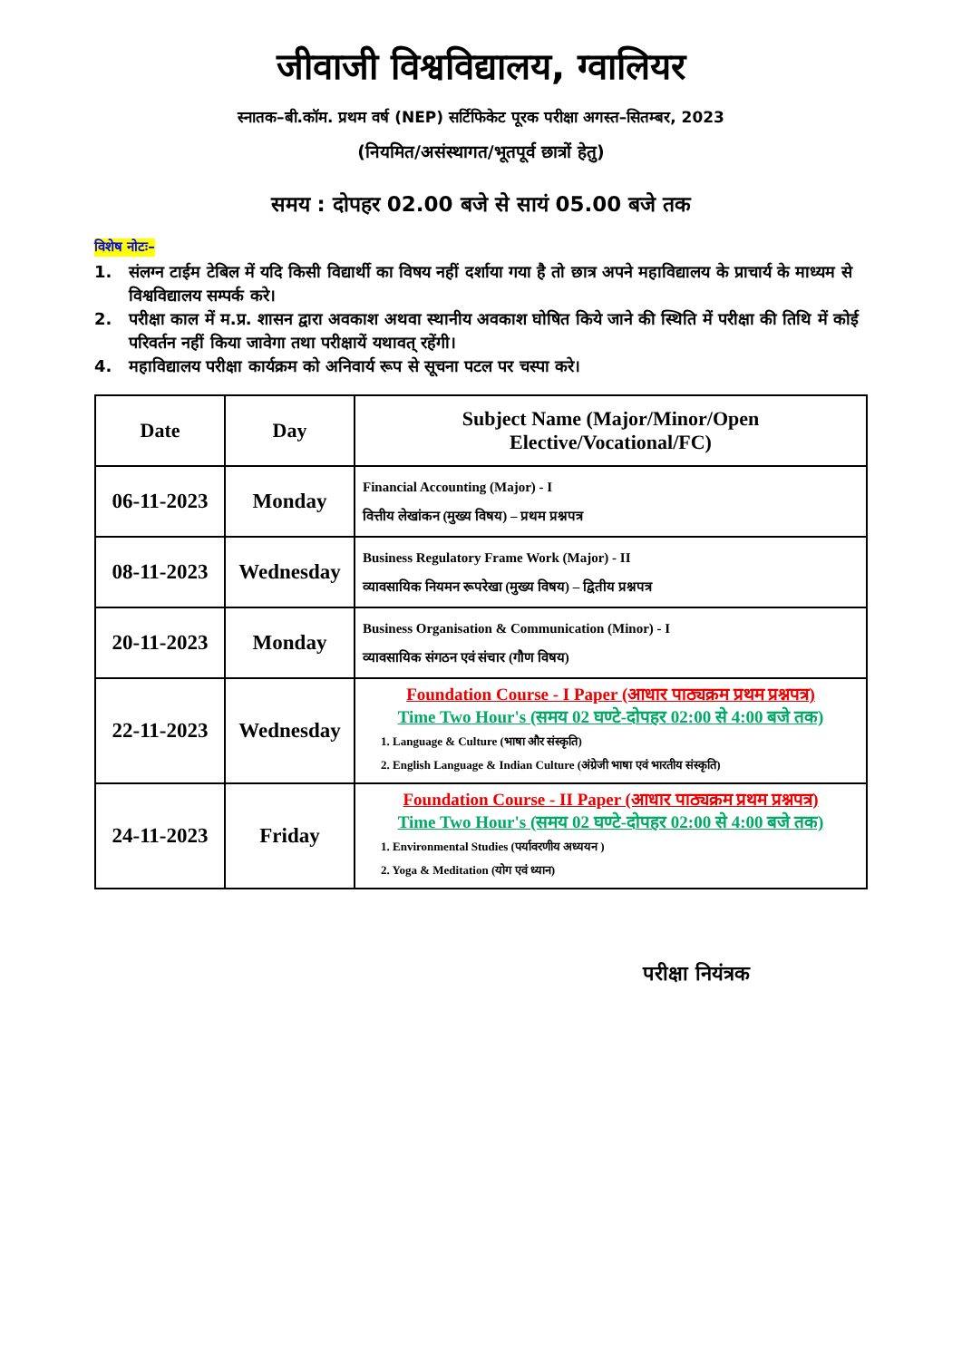जीवाजी विश्वविद्यालय, ग्वालियर
स्नातक–बी.कॉम. प्रथम वर्ष (NEP) सर्टिफिकेट पूरक परीक्षा अगस्त–सितम्बर, 2023
(नियमित/असंस्थागत/भूतपूर्व छात्रों हेतु)
समय : दोपहर 02.00 बजे से सायं 05.00 बजे तक
विशेष नोटः–
1. संलग्न टाईम टेबिल में यदि किसी विद्यार्थी का विषय नहीं दर्शाया गया है तो छात्र अपने महाविद्यालय के प्राचार्य के माध्यम से विश्वविद्यालय सम्पर्क करे।
2. परीक्षा काल में म.प्र. शासन द्वारा अवकाश अथवा स्थानीय अवकाश घोषित किये जाने की स्थिति में परीक्षा की तिथि में कोई परिवर्तन नहीं किया जावेगा तथा परीक्षायें यथावत् रहेंगी।
4. महाविद्यालय परीक्षा कार्यक्रम को अनिवार्य रूप से सूचना पटल पर चस्पा करे।
| Date | Day | Subject Name (Major/Minor/Open Elective/Vocational/FC) |
| --- | --- | --- |
| 06-11-2023 | Monday | Financial Accounting (Major) - I वित्तीय लेखांकन (मुख्य विषय) – प्रथम प्रश्नपत्र |
| 08-11-2023 | Wednesday | Business Regulatory Frame Work (Major) - II व्यावसायिक नियमन रूपरेखा (मुख्य विषय) – द्वितीय प्रश्नपत्र |
| 20-11-2023 | Monday | Business Organisation & Communication (Minor) - I व्यावसायिक संगठन एवं संचार (गौण विषय) |
| 22-11-2023 | Wednesday | Foundation Course - I Paper (आधार पाठ्यक्रम प्रथम प्रश्नपत्र) Time Two Hour's (समय 02 घण्टे-दोपहर 02:00 से 4:00 बजे तक) 1. Language & Culture (भाषा और संस्कृति) 2. English Language & Indian Culture (अंग्रेजी भाषा एवं भारतीय संस्कृति) |
| 24-11-2023 | Friday | Foundation Course - II Paper (आधार पाठ्यक्रम प्रथम प्रश्नपत्र) Time Two Hour's (समय 02 घण्टे-दोपहर 02:00 से 4:00 बजे तक) 1. Environmental Studies (पर्यावरणीय अध्ययन ) 2. Yoga & Meditation (योग एवं ध्यान) |
परीक्षा नियंत्रक